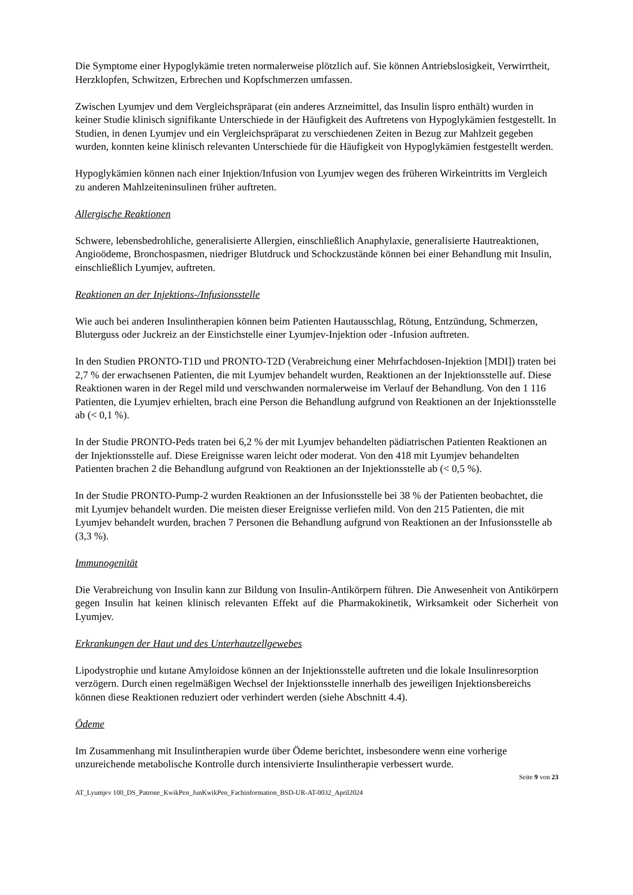Die Symptome einer Hypoglykämie treten normalerweise plötzlich auf. Sie können Antriebslosigkeit, Verwirrtheit, Herzklopfen, Schwitzen, Erbrechen und Kopfschmerzen umfassen.
Zwischen Lyumjev und dem Vergleichspräparat (ein anderes Arzneimittel, das Insulin lispro enthält) wurden in keiner Studie klinisch signifikante Unterschiede in der Häufigkeit des Auftretens von Hypoglykämien festgestellt. In Studien, in denen Lyumjev und ein Vergleichspräparat zu verschiedenen Zeiten in Bezug zur Mahlzeit gegeben wurden, konnten keine klinisch relevanten Unterschiede für die Häufigkeit von Hypoglykämien festgestellt werden.
Hypoglykämien können nach einer Injektion/Infusion von Lyumjev wegen des früheren Wirkeintritts im Vergleich zu anderen Mahlzeiteninsulinen früher auftreten.
Allergische Reaktionen
Schwere, lebensbedrohliche, generalisierte Allergien, einschließlich Anaphylaxie, generalisierte Hautreaktionen, Angioödeme, Bronchospasmen, niedriger Blutdruck und Schockzustände können bei einer Behandlung mit Insulin, einschließlich Lyumjev, auftreten.
Reaktionen an der Injektions-/Infusionsstelle
Wie auch bei anderen Insulintherapien können beim Patienten Hautausschlag, Rötung, Entzündung, Schmerzen, Bluterguss oder Juckreiz an der Einstichstelle einer Lyumjev-Injektion oder -Infusion auftreten.
In den Studien PRONTO-T1D und PRONTO-T2D (Verabreichung einer Mehrfachdosen-Injektion [MDI]) traten bei 2,7 % der erwachsenen Patienten, die mit Lyumjev behandelt wurden, Reaktionen an der Injektionsstelle auf. Diese Reaktionen waren in der Regel mild und verschwanden normalerweise im Verlauf der Behandlung. Von den 1 116 Patienten, die Lyumjev erhielten, brach eine Person die Behandlung aufgrund von Reaktionen an der Injektionsstelle ab (< 0,1 %).
In der Studie PRONTO-Peds traten bei 6,2 % der mit Lyumjev behandelten pädiatrischen Patienten Reaktionen an der Injektionsstelle auf. Diese Ereignisse waren leicht oder moderat. Von den 418 mit Lyumjev behandelten Patienten brachen 2 die Behandlung aufgrund von Reaktionen an der Injektionsstelle ab (< 0,5 %).
In der Studie PRONTO-Pump-2 wurden Reaktionen an der Infusionsstelle bei 38 % der Patienten beobachtet, die mit Lyumjev behandelt wurden. Die meisten dieser Ereignisse verliefen mild. Von den 215 Patienten, die mit Lyumjev behandelt wurden, brachen 7 Personen die Behandlung aufgrund von Reaktionen an der Infusionsstelle ab (3,3 %).
Immunogenität
Die Verabreichung von Insulin kann zur Bildung von Insulin-Antikörpern führen. Die Anwesenheit von Antikörpern gegen Insulin hat keinen klinisch relevanten Effekt auf die Pharmakokinetik, Wirksamkeit oder Sicherheit von Lyumjev.
Erkrankungen der Haut und des Unterhautzellgewebes
Lipodystrophie und kutane Amyloidose können an der Injektionsstelle auftreten und die lokale Insulinresorption verzögern. Durch einen regelmäßigen Wechsel der Injektionsstelle innerhalb des jeweiligen Injektionsbereichs können diese Reaktionen reduziert oder verhindert werden (siehe Abschnitt 4.4).
Ödeme
Im Zusammenhang mit Insulintherapien wurde über Ödeme berichtet, insbesondere wenn eine vorherige unzureichende metabolische Kontrolle durch intensivierte Insulintherapie verbessert wurde.
Seite 9 von 23
AT_Lyumjev 100_DS_Patrone_KwikPen_JunKwikPen_Fachinformation_BSD-UR-AT-0032_April2024